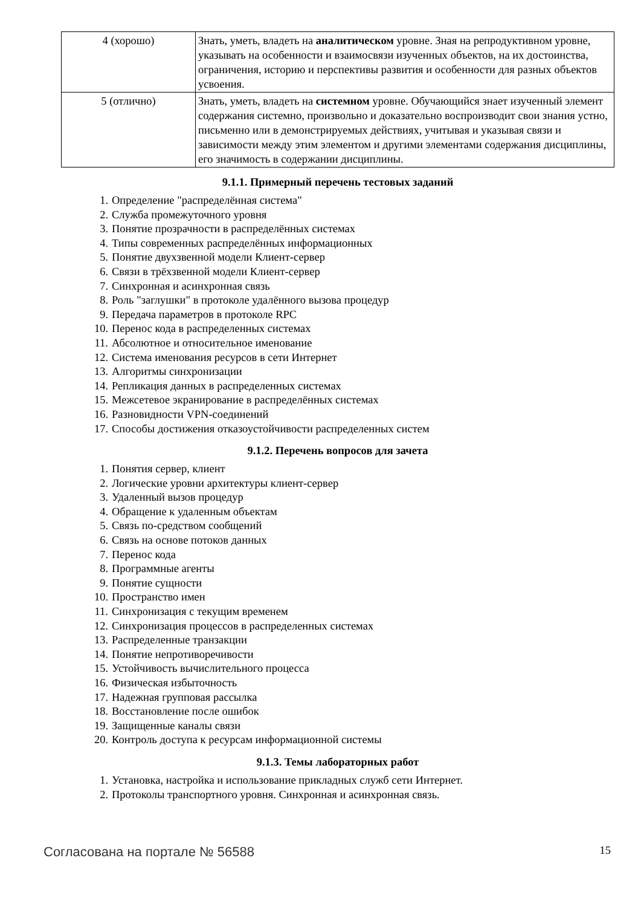| 4 (хорошо) | Знать, уметь, владеть на аналитическом уровне. Зная на репродуктивном уровне, указывать на особенности и взаимосвязи изученных объектов, на их достоинства, ограничения, историю и перспективы развития и особенности для разных объектов усвоения. |
| 5 (отлично) | Знать, уметь, владеть на системном уровне. Обучающийся знает изученный элемент содержания системно, произвольно и доказательно воспроизводит свои знания устно, письменно или в демонстрируемых действиях, учитывая и указывая связи и зависимости между этим элементом и другими элементами содержания дисциплины, его значимость в содержании дисциплины. |
9.1.1. Примерный перечень тестовых заданий
1. Определение "распределённая система"
2. Служба промежуточного уровня
3. Понятие прозрачности в распределённых системах
4. Типы современных распределённых информационных
5. Понятие двухзвенной модели Клиент-сервер
6. Связи в трёхзвенной модели Клиент-сервер
7. Синхронная и асинхронная связь
8. Роль "заглушки" в протоколе удалённого вызова процедур
9. Передача параметров в протоколе RPC
10. Перенос кода в распределенных системах
11. Абсолютное и относительное именование
12. Система именования ресурсов в сети Интернет
13. Алгоритмы синхронизации
14. Репликация данных в распределенных системах
15. Межсетевое экранирование в распределённых системах
16. Разновидности VPN-соединений
17. Способы достижения отказоустойчивости распределенных систем
9.1.2. Перечень вопросов для зачета
1. Понятия сервер, клиент
2. Логические уровни архитектуры клиент-сервер
3. Удаленный вызов процедур
4. Обращение к удаленным объектам
5. Связь по-средством сообщений
6. Связь на основе потоков данных
7. Перенос кода
8. Программные агенты
9. Понятие сущности
10. Пространство имен
11. Синхронизация с текущим временем
12. Синхронизация процессов в распределенных системах
13. Распределенные транзакции
14. Понятие непротиворечивости
15. Устойчивость вычислительного процесса
16. Физическая избыточность
17. Надежная групповая рассылка
18. Восстановление после ошибок
19. Защищенные каналы связи
20. Контроль доступа к ресурсам информационной системы
9.1.3. Темы лабораторных работ
1. Установка, настройка и использование прикладных служб сети Интернет.
2. Протоколы транспортного уровня. Синхронная и асинхронная связь.
Согласована на портале № 56588 15